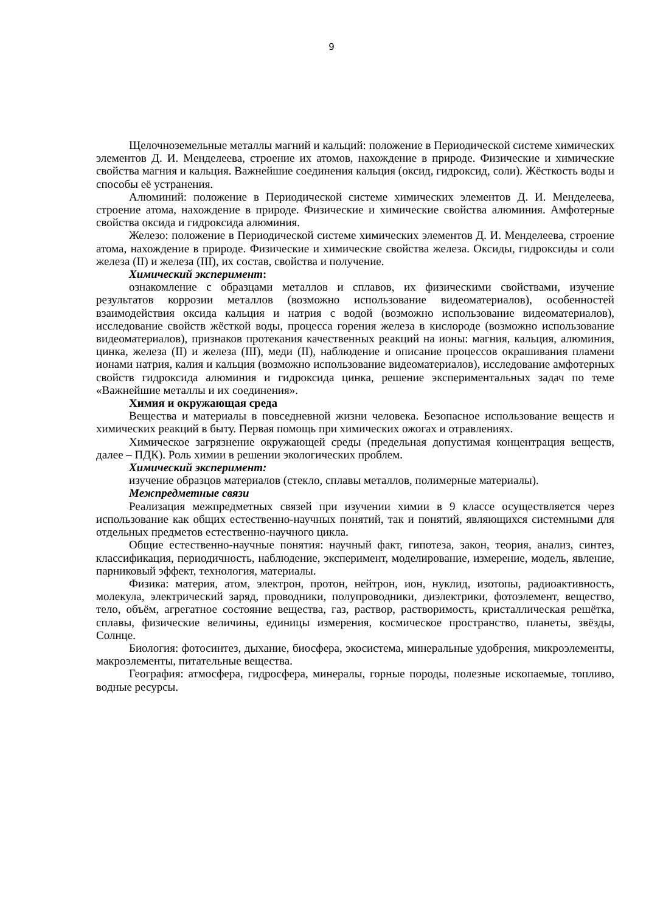9
Щелочноземельные металлы магний и кальций: положение в Периодической системе химических элементов Д. И. Менделеева, строение их атомов, нахождение в природе. Физические и химические свойства магния и кальция. Важнейшие соединения кальция (оксид, гидроксид, соли). Жёсткость воды и способы её устранения.
Алюминий: положение в Периодической системе химических элементов Д. И. Менделеева, строение атома, нахождение в природе. Физические и химические свойства алюминия. Амфотерные свойства оксида и гидроксида алюминия.
Железо: положение в Периодической системе химических элементов Д. И. Менделеева, строение атома, нахождение в природе. Физические и химические свойства железа. Оксиды, гидроксиды и соли железа (II) и железа (III), их состав, свойства и получение.
Химический эксперимент:
ознакомление с образцами металлов и сплавов, их физическими свойствами, изучение результатов коррозии металлов (возможно использование видеоматериалов), особенностей взаимодействия оксида кальция и натрия с водой (возможно использование видеоматериалов), исследование свойств жёсткой воды, процесса горения железа в кислороде (возможно использование видеоматериалов), признаков протекания качественных реакций на ионы: магния, кальция, алюминия, цинка, железа (II) и железа (III), меди (II), наблюдение и описание процессов окрашивания пламени ионами натрия, калия и кальция (возможно использование видеоматериалов), исследование амфотерных свойств гидроксида алюминия и гидроксида цинка, решение экспериментальных задач по теме «Важнейшие металлы и их соединения».
Химия и окружающая среда
Вещества и материалы в повседневной жизни человека. Безопасное использование веществ и химических реакций в быту. Первая помощь при химических ожогах и отравлениях.
Химическое загрязнение окружающей среды (предельная допустимая концентрация веществ, далее – ПДК). Роль химии в решении экологических проблем.
Химический эксперимент:
изучение образцов материалов (стекло, сплавы металлов, полимерные материалы).
Межпредметные связи
Реализация межпредметных связей при изучении химии в 9 классе осуществляется через использование как общих естественно-научных понятий, так и понятий, являющихся системными для отдельных предметов естественно-научного цикла.
Общие естественно-научные понятия: научный факт, гипотеза, закон, теория, анализ, синтез, классификация, периодичность, наблюдение, эксперимент, моделирование, измерение, модель, явление, парниковый эффект, технология, материалы.
Физика: материя, атом, электрон, протон, нейтрон, ион, нуклид, изотопы, радиоактивность, молекула, электрический заряд, проводники, полупроводники, диэлектрики, фотоэлемент, вещество, тело, объём, агрегатное состояние вещества, газ, раствор, растворимость, кристаллическая решётка, сплавы, физические величины, единицы измерения, космическое пространство, планеты, звёзды, Солнце.
Биология: фотосинтез, дыхание, биосфера, экосистема, минеральные удобрения, микроэлементы, макроэлементы, питательные вещества.
География: атмосфера, гидросфера, минералы, горные породы, полезные ископаемые, топливо, водные ресурсы.